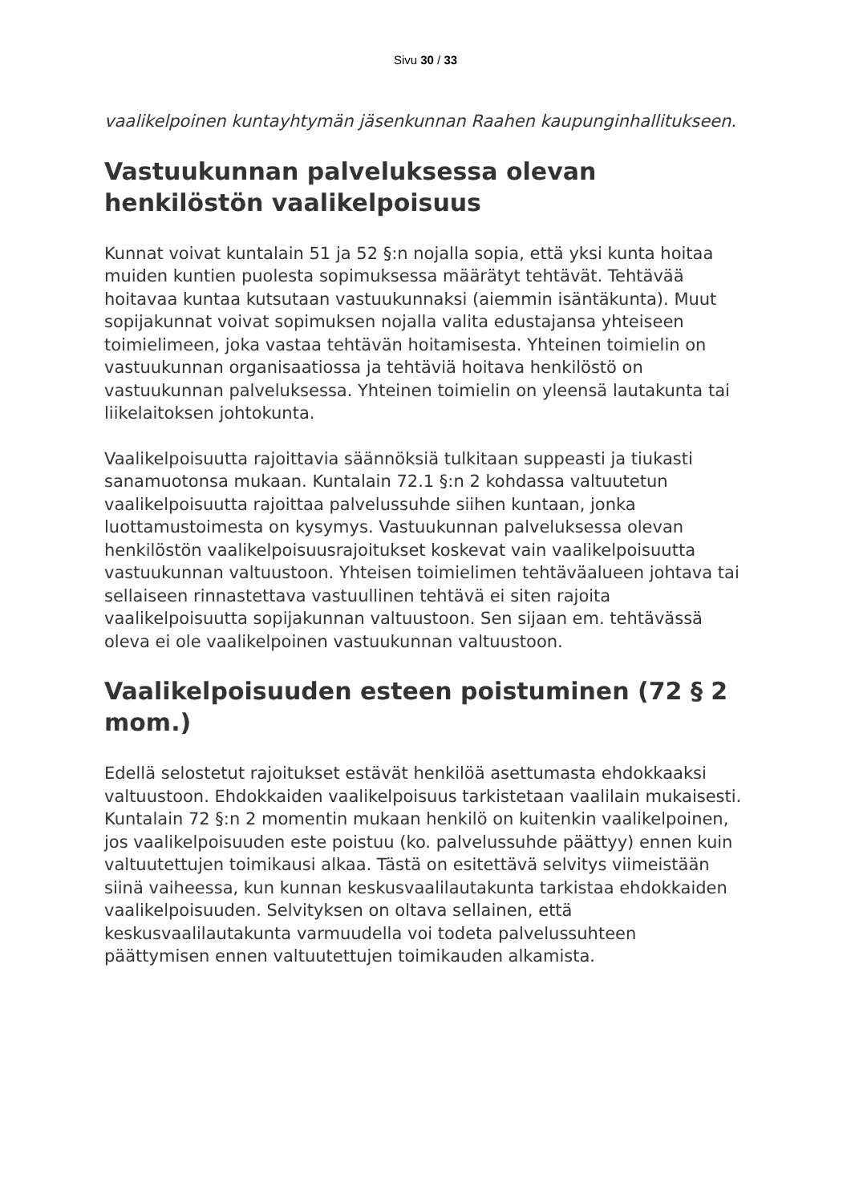Sivu 30 / 33
vaalikelpoinen kuntayhtymän jäsenkunnan Raahen kaupunginhallitukseen.
Vastuukunnan palveluksessa olevan henkilöstön vaalikelpoisuus
Kunnat voivat kuntalain 51 ja 52 §:n nojalla sopia, että yksi kunta hoitaa muiden kuntien puolesta sopimuksessa määrätyt tehtävät. Tehtävää hoitavaa kuntaa kutsutaan vastuukunnaksi (aiemmin isäntäkunta). Muut sopijakunnat voivat sopimuksen nojalla valita edustajansa yhteiseen toimielimeen, joka vastaa tehtävän hoitamisesta. Yhteinen toimielin on vastuukunnan organisaatiossa ja tehtäviä hoitava henkilöstö on vastuukunnan palveluksessa. Yhteinen toimielin on yleensä lautakunta tai liikelaitoksen johtokunta.
Vaalikelpoisuutta rajoittavia säännöksiä tulkitaan suppeasti ja tiukasti sanamuotonsa mukaan. Kuntalain 72.1 §:n 2 kohdassa valtuutetun vaalikelpoisuutta rajoittaa palvelussuhde siihen kuntaan, jonka luottamustoimesta on kysymys. Vastuukunnan palveluksessa olevan henkilöstön vaalikelpoisuusrajoitukset koskevat vain vaalikelpoisuutta vastuukunnan valtuustoon. Yhteisen toimielimen tehtäväalueen johtava tai sellaiseen rinnastettava vastuullinen tehtävä ei siten rajoita vaalikelpoisuutta sopijakunnan valtuustoon. Sen sijaan em. tehtävässä oleva ei ole vaalikelpoinen vastuukunnan valtuustoon.
Vaalikelpoisuuden esteen poistuminen (72 § 2 mom.)
Edellä selostetut rajoitukset estävät henkilöä asettumasta ehdokkaaksi valtuustoon. Ehdokkaiden vaalikelpoisuus tarkistetaan vaalilain mukaisesti. Kuntalain 72 §:n 2 momentin mukaan henkilö on kuitenkin vaalikelpoinen, jos vaalikelpoisuuden este poistuu (ko. palvelussuhde päättyy) ennen kuin valtuutettujen toimikausi alkaa. Tästä on esitettävä selvitys viimeistään siinä vaiheessa, kun kunnan keskusvaalilautakunta tarkistaa ehdokkaiden vaalikelpoisuuden. Selvityksen on oltava sellainen, että keskusvaalilautakunta varmuudella voi todeta palvelussuhteen päättymisen ennen valtuutettujen toimikauden alkamista.